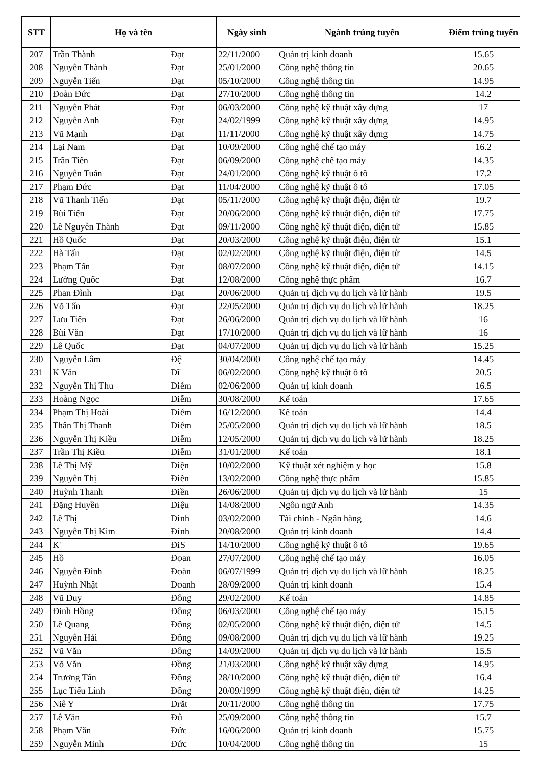| STT | Họ và tên | | Ngày sinh | Ngành trúng tuyển | Điểm trúng tuyển |
| --- | --- | --- | --- | --- | --- |
| 207 | Trần Thành | Đạt | 22/11/2000 | Quản trị kinh doanh | 15.65 |
| 208 | Nguyễn Thành | Đạt | 25/01/2000 | Công nghệ thông tin | 20.65 |
| 209 | Nguyễn Tiến | Đạt | 05/10/2000 | Công nghệ thông tin | 14.95 |
| 210 | Đoàn Đức | Đạt | 27/10/2000 | Công nghệ thông tin | 14.2 |
| 211 | Nguyễn Phát | Đạt | 06/03/2000 | Công nghệ kỹ thuật xây dựng | 17 |
| 212 | Nguyễn Anh | Đạt | 24/02/1999 | Công nghệ kỹ thuật xây dựng | 14.95 |
| 213 | Vũ Mạnh | Đạt | 11/11/2000 | Công nghệ kỹ thuật xây dựng | 14.75 |
| 214 | Lại Nam | Đạt | 10/09/2000 | Công nghệ chế tạo máy | 16.2 |
| 215 | Trần Tiến | Đạt | 06/09/2000 | Công nghệ chế tạo máy | 14.35 |
| 216 | Nguyễn Tuấn | Đạt | 24/01/2000 | Công nghệ kỹ thuật ô tô | 17.2 |
| 217 | Phạm Đức | Đạt | 11/04/2000 | Công nghệ kỹ thuật ô tô | 17.05 |
| 218 | Vũ Thanh Tiến | Đạt | 05/11/2000 | Công nghệ kỹ thuật điện, điện tử | 19.7 |
| 219 | Bùi Tiến | Đạt | 20/06/2000 | Công nghệ kỹ thuật điện, điện tử | 17.75 |
| 220 | Lê Nguyễn Thành | Đạt | 09/11/2000 | Công nghệ kỹ thuật điện, điện tử | 15.85 |
| 221 | Hồ Quốc | Đạt | 20/03/2000 | Công nghệ kỹ thuật điện, điện tử | 15.1 |
| 222 | Hà Tấn | Đạt | 02/02/2000 | Công nghệ kỹ thuật điện, điện tử | 14.5 |
| 223 | Phạm Tấn | Đạt | 08/07/2000 | Công nghệ kỹ thuật điện, điện tử | 14.15 |
| 224 | Lường Quốc | Đạt | 12/08/2000 | Công nghệ thực phẩm | 16.7 |
| 225 | Phan Đình | Đạt | 20/06/2000 | Quản trị dịch vụ du lịch và lữ hành | 19.5 |
| 226 | Võ Tấn | Đạt | 22/05/2000 | Quản trị dịch vụ du lịch và lữ hành | 18.25 |
| 227 | Lưu Tiến | Đạt | 26/06/2000 | Quản trị dịch vụ du lịch và lữ hành | 16 |
| 228 | Bùi Văn | Đạt | 17/10/2000 | Quản trị dịch vụ du lịch và lữ hành | 16 |
| 229 | Lê Quốc | Đạt | 04/07/2000 | Quản trị dịch vụ du lịch và lữ hành | 15.25 |
| 230 | Nguyễn Lâm | Đệ | 30/04/2000 | Công nghệ chế tạo máy | 14.45 |
| 231 | K Văn | Dĩ | 06/02/2000 | Công nghệ kỹ thuật ô tô | 20.5 |
| 232 | Nguyễn Thị Thu | Diễm | 02/06/2000 | Quản trị kinh doanh | 16.5 |
| 233 | Hoàng Ngọc | Diễm | 30/08/2000 | Kế toán | 17.65 |
| 234 | Phạm Thị Hoài | Diễm | 16/12/2000 | Kế toán | 14.4 |
| 235 | Thân Thị Thanh | Diễm | 25/05/2000 | Quản trị dịch vụ du lịch và lữ hành | 18.5 |
| 236 | Nguyễn Thị Kiều | Diễm | 12/05/2000 | Quản trị dịch vụ du lịch và lữ hành | 18.25 |
| 237 | Trần Thị Kiều | Diễm | 31/01/2000 | Kế toán | 18.1 |
| 238 | Lê Thị Mỹ | Diện | 10/02/2000 | Kỹ thuật xét nghiệm y học | 15.8 |
| 239 | Nguyễn Thị | Điền | 13/02/2000 | Công nghệ thực phẩm | 15.85 |
| 240 | Huỳnh Thanh | Điền | 26/06/2000 | Quản trị dịch vụ du lịch và lữ hành | 15 |
| 241 | Đặng Huyền | Diệu | 14/08/2000 | Ngôn ngữ Anh | 14.35 |
| 242 | Lê Thị | Dinh | 03/02/2000 | Tài chính - Ngân hàng | 14.6 |
| 243 | Nguyễn Thị Kim | Đính | 20/08/2000 | Quản trị kinh doanh | 14.4 |
| 244 | K' | ĐiS | 14/10/2000 | Công nghệ kỹ thuật ô tô | 19.65 |
| 245 | Hồ | Đoan | 27/07/2000 | Công nghệ chế tạo máy | 16.05 |
| 246 | Nguyễn Đình | Đoàn | 06/07/1999 | Quản trị dịch vụ du lịch và lữ hành | 18.25 |
| 247 | Huỳnh Nhật | Doanh | 28/09/2000 | Quản trị kinh doanh | 15.4 |
| 248 | Vũ Duy | Đông | 29/02/2000 | Kế toán | 14.85 |
| 249 | Đinh Hồng | Đông | 06/03/2000 | Công nghệ chế tạo máy | 15.15 |
| 250 | Lê Quang | Đông | 02/05/2000 | Công nghệ kỹ thuật điện, điện tử | 14.5 |
| 251 | Nguyễn Hải | Đông | 09/08/2000 | Quản trị dịch vụ du lịch và lữ hành | 19.25 |
| 252 | Vũ Văn | Đông | 14/09/2000 | Quản trị dịch vụ du lịch và lữ hành | 15.5 |
| 253 | Võ Văn | Đồng | 21/03/2000 | Công nghệ kỹ thuật xây dựng | 14.95 |
| 254 | Trương Tấn | Đồng | 28/10/2000 | Công nghệ kỹ thuật điện, điện tử | 16.4 |
| 255 | Lục Tiểu Linh | Đồng | 20/09/1999 | Công nghệ kỹ thuật điện, điện tử | 14.25 |
| 256 | Niê Y | Drăt | 20/11/2000 | Công nghệ thông tin | 17.75 |
| 257 | Lê Văn | Đủ | 25/09/2000 | Công nghệ thông tin | 15.7 |
| 258 | Phạm Văn | Đức | 16/06/2000 | Quản trị kinh doanh | 15.75 |
| 259 | Nguyễn Minh | Đức | 10/04/2000 | Công nghệ thông tin | 15 |